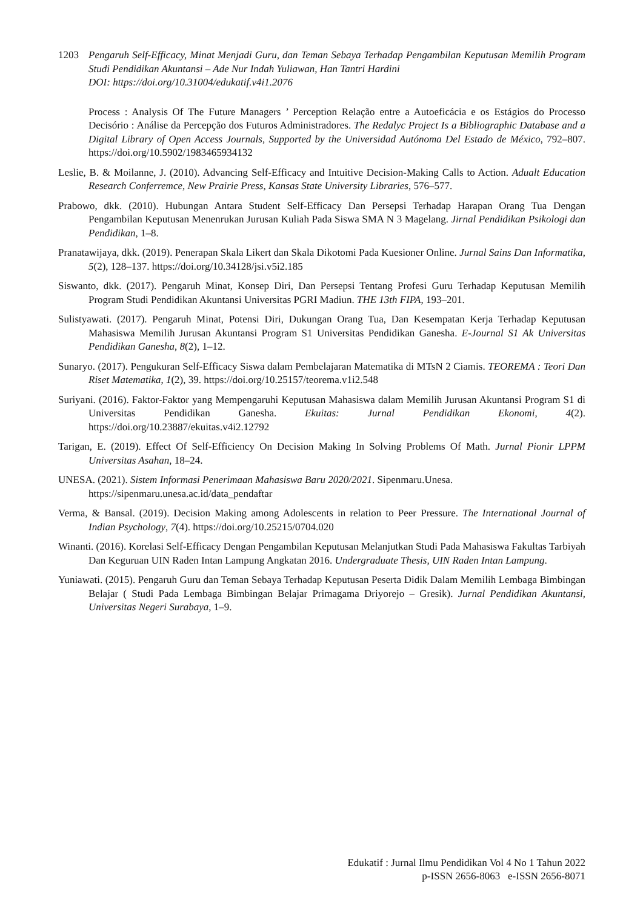1203 Pengaruh Self-Efficacy, Minat Menjadi Guru, dan Teman Sebaya Terhadap Pengambilan Keputusan Memilih Program Studi Pendidikan Akuntansi – Ade Nur Indah Yuliawan, Han Tantri Hardini
DOI: https://doi.org/10.31004/edukatif.v4i1.2076
Process : Analysis Of The Future Managers ’ Perception Relação entre a Autoeficácia e os Estágios do Processo Decisório : Análise da Percepção dos Futuros Administradores. The Redalyc Project Is a Bibliographic Database and a Digital Library of Open Access Journals, Supported by the Universidad Autónoma Del Estado de México, 792–807. https://doi.org/10.5902/1983465934132
Leslie, B. & Moilanne, J. (2010). Advancing Self-Efficacy and Intuitive Decision-Making Calls to Action. Adualt Education Research Conferremce, New Prairie Press, Kansas State University Libraries, 576–577.
Prabowo, dkk. (2010). Hubungan Antara Student Self-Efficacy Dan Persepsi Terhadap Harapan Orang Tua Dengan Pengambilan Keputusan Menenrukan Jurusan Kuliah Pada Siswa SMA N 3 Magelang. Jirnal Pendidikan Psikologi dan Pendidikan, 1–8.
Pranatawijaya, dkk. (2019). Penerapan Skala Likert dan Skala Dikotomi Pada Kuesioner Online. Jurnal Sains Dan Informatika, 5(2), 128–137. https://doi.org/10.34128/jsi.v5i2.185
Siswanto, dkk. (2017). Pengaruh Minat, Konsep Diri, Dan Persepsi Tentang Profesi Guru Terhadap Keputusan Memilih Program Studi Pendidikan Akuntansi Universitas PGRI Madiun. THE 13th FIPA, 193–201.
Sulistyawati. (2017). Pengaruh Minat, Potensi Diri, Dukungan Orang Tua, Dan Kesempatan Kerja Terhadap Keputusan Mahasiswa Memilih Jurusan Akuntansi Program S1 Universitas Pendidikan Ganesha. E-Journal S1 Ak Universitas Pendidikan Ganesha, 8(2), 1–12.
Sunaryo. (2017). Pengukuran Self-Efficacy Siswa dalam Pembelajaran Matematika di MTsN 2 Ciamis. TEOREMA : Teori Dan Riset Matematika, 1(2), 39. https://doi.org/10.25157/teorema.v1i2.548
Suriyani. (2016). Faktor-Faktor yang Mempengaruhi Keputusan Mahasiswa dalam Memilih Jurusan Akuntansi Program S1 di Universitas Pendidikan Ganesha. Ekuitas: Jurnal Pendidikan Ekonomi, 4(2). https://doi.org/10.23887/ekuitas.v4i2.12792
Tarigan, E. (2019). Effect Of Self-Efficiency On Decision Making In Solving Problems Of Math. Jurnal Pionir LPPM Universitas Asahan, 18–24.
UNESA. (2021). Sistem Informasi Penerimaan Mahasiswa Baru 2020/2021. Sipenmaru.Unesa.
https://sipenmaru.unesa.ac.id/data_pendaftar
Verma, & Bansal. (2019). Decision Making among Adolescents in relation to Peer Pressure. The International Journal of Indian Psychology, 7(4). https://doi.org/10.25215/0704.020
Winanti. (2016). Korelasi Self-Efficacy Dengan Pengambilan Keputusan Melanjutkan Studi Pada Mahasiswa Fakultas Tarbiyah Dan Keguruan UIN Raden Intan Lampung Angkatan 2016. Undergraduate Thesis, UIN Raden Intan Lampung.
Yuniawati. (2015). Pengaruh Guru dan Teman Sebaya Terhadap Keputusan Peserta Didik Dalam Memilih Lembaga Bimbingan Belajar ( Studi Pada Lembaga Bimbingan Belajar Primagama Driyorejo – Gresik). Jurnal Pendidikan Akuntansi, Universitas Negeri Surabaya, 1–9.
Edukatif : Jurnal Ilmu Pendidikan Vol 4 No 1 Tahun 2022
p-ISSN 2656-8063 e-ISSN 2656-8071